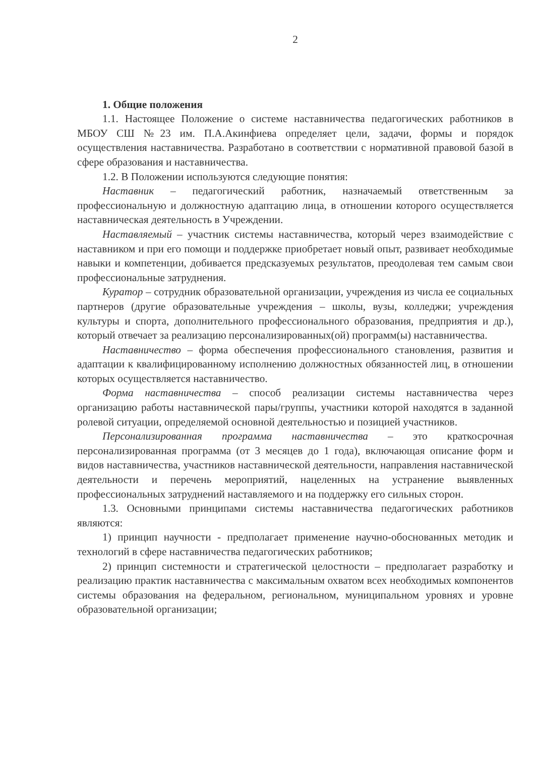2
1. Общие положения
1.1. Настоящее Положение о системе наставничества педагогических работников в МБОУ СШ №23 им. П.А.Акинфиева определяет цели, задачи, формы и порядок осуществления наставничества. Разработано в соответствии с нормативной правовой базой в сфере образования и наставничества.
1.2. В Положении используются следующие понятия:
Наставник – педагогический работник, назначаемый ответственным за профессиональную и должностную адаптацию лица, в отношении которого осуществляется наставническая деятельность в Учреждении.
Наставляемый – участник системы наставничества, который через взаимодействие с наставником и при его помощи и поддержке приобретает новый опыт, развивает необходимые навыки и компетенции, добивается предсказуемых результатов, преодолевая тем самым свои профессиональные затруднения.
Куратор – сотрудник образовательной организации, учреждения из числа ее социальных партнеров (другие образовательные учреждения – школы, вузы, колледжи; учреждения культуры и спорта, дополнительного профессионального образования, предприятия и др.), который отвечает за реализацию персонализированных(ой) программ(ы) наставничества.
Наставничество – форма обеспечения профессионального становления, развития и адаптации к квалифицированному исполнению должностных обязанностей лиц, в отношении которых осуществляется наставничество.
Форма наставничества – способ реализации системы наставничества через организацию работы наставнической пары/группы, участники которой находятся в заданной ролевой ситуации, определяемой основной деятельностью и позицией участников.
Персонализированная программа наставничества – это краткосрочная персонализированная программа (от 3 месяцев до 1 года), включающая описание форм и видов наставничества, участников наставнической деятельности, направления наставнической деятельности и перечень мероприятий, нацеленных на устранение выявленных профессиональных затруднений наставляемого и на поддержку его сильных сторон.
1.3. Основными принципами системы наставничества педагогических работников являются:
1) принцип научности - предполагает применение научно-обоснованных методик и технологий в сфере наставничества педагогических работников;
2) принцип системности и стратегической целостности – предполагает разработку и реализацию практик наставничества с максимальным охватом всех необходимых компонентов системы образования на федеральном, региональном, муниципальном уровнях и уровне образовательной организации;